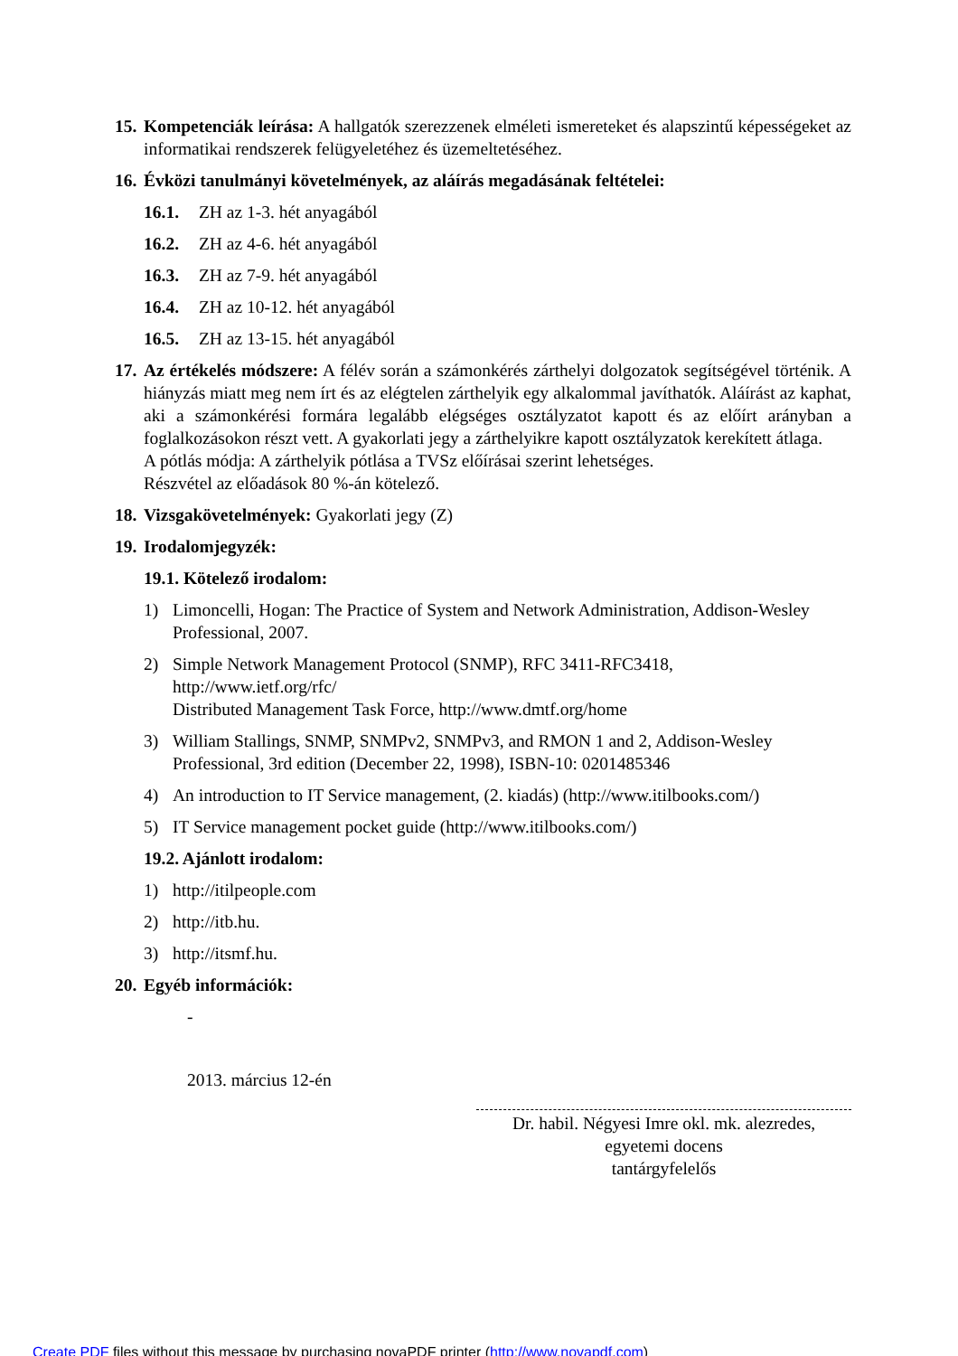15.
Kompetenciák leírása: A hallgatók szerezzenek elméleti ismereteket és alapszintű képességeket az informatikai rendszerek felügyeletéhez és üzemeltetéséhez.
16.
Évközi tanulmányi követelmények, az aláírás megadásának feltételei:
16.1. ZH az 1-3. hét anyagából
16.2. ZH az 4-6. hét anyagából
16.3. ZH az 7-9. hét anyagából
16.4. ZH az 10-12. hét anyagából
16.5. ZH az 13-15. hét anyagából
17.
Az értékelés módszere: A félév során a számonkérés zárthelyi dolgozatok segítségével történik. A hiányzás miatt meg nem írt és az elégtelen zárthelyik egy alkalommal javíthatók. Aláírást az kaphat, aki a számonkérési formára legalább elégséges osztályzatot kapott és az előírt arányban a foglalkozásokon részt vett. A gyakorlati jegy a zárthelyikre kapott osztályzatok kerekített átlaga.
A pótlás módja: A zárthelyik pótlása a TVSz előírásai szerint lehetséges.
Részvétel az előadások 80 %-án kötelező.
18.
Vizsgakövetelmények: Gyakorlati jegy (Z)
19.
Irodalomjegyzék:
19.1. Kötelező irodalom:
1) Limoncelli, Hogan: The Practice of System and Network Administration, Addison-Wesley Professional, 2007.
2) Simple Network Management Protocol (SNMP), RFC 3411-RFC3418,
http://www.ietf.org/rfc/
Distributed Management Task Force, http://www.dmtf.org/home
3) William Stallings, SNMP, SNMPv2, SNMPv3, and RMON 1 and 2, Addison-Wesley Professional, 3rd edition (December 22, 1998), ISBN-10: 0201485346
4) An introduction to IT Service management, (2. kiadás) (http://www.itilbooks.com/)
5) IT Service management pocket guide (http://www.itilbooks.com/)
19.2. Ajánlott irodalom:
1) http://itilpeople.com
2) http://itb.hu.
3) http://itsmf.hu.
20.
Egyéb információk:
-
2013. március 12-én
Dr. habil. Négyesi Imre okl. mk. alezredes,
egyetemi docens
tantárgyfelelős
Create PDF files without this message by purchasing novaPDF printer (http://www.novapdf.com)